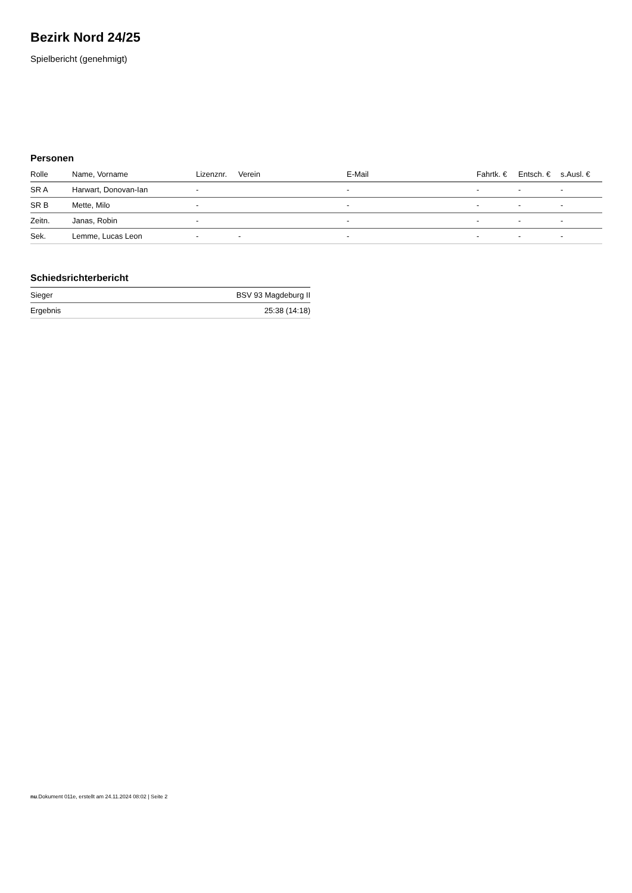Bezirk Nord 24/25
Spielbericht (genehmigt)
Personen
| Rolle | Name, Vorname | Lizenznr. | Verein | E-Mail | Fahrtk. € | Entsch. € | s.Ausl. € |
| --- | --- | --- | --- | --- | --- | --- | --- |
| SR A | Harwart, Donovan-Ian | - | | - | - | - | - |
| SR B | Mette, Milo | - | | - | - | - | - |
| Zeitn. | Janas, Robin | - | | - | - | - | - |
| Sek. | Lemme, Lucas Leon | - | - | - | - | - | - |
Schiedsrichterbericht
| Sieger | BSV 93 Magdeburg II |
| Ergebnis | 25:38 (14:18) |
nu.Dokument 011e, erstellt am 24.11.2024 08:02 | Seite 2